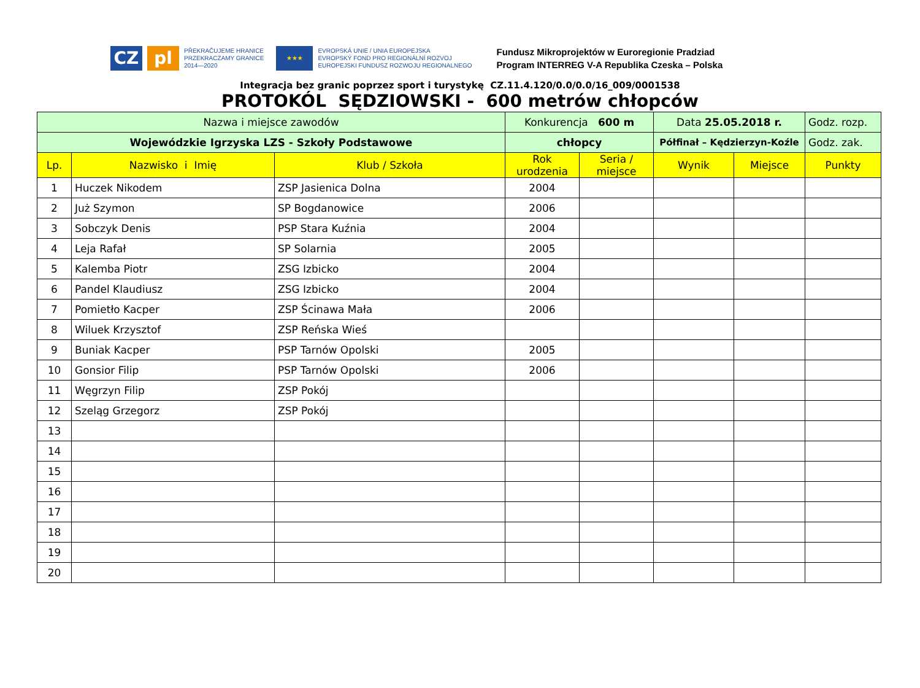CZ pl
PŘEKRAČUJEME HRANICE
PRZEKRACZAMY GRANICE
2014—2020
★★★
EVROPSKÁ UNIE / UNIA EUROPEJSKA
EVROPSKÝ FOND PRO REGIONÁLNÍ ROZVOJ
EUROPEJSKI FUNDUSZ ROZWOJU REGIONALNEGO
Fundusz Mikroprojektów w Euroregionie Pradziad
Program INTERREG V-A Republika Czeska – Polska
Integracja bez granic poprzez sport i turystykę CZ.11.4.120/0.0/0.0/16_009/0001538
PROTOKÓL SĘDZIOWSKI - 600 metrów chłopców
| Nazwa i miejsce zawodów | | | Konkurencja 600 m | | Data 25.05.2018 r. | | Godz. rozp. |
| Wojewódzkie Igrzyska LZS - Szkoły Podstawowe | | | chłopcy | | Półfinał – Kędzierzyn-Koźle | | Godz. zak. |
| Lp. | Nazwisko i Imię | Klub / Szkoła | Rok urodzenia | Seria / miejsce | Wynik | Miejsce | Punkty |
| 1 | Huczek Nikodem | ZSP Jasienica Dolna | 2004 | | | | |
| 2 | Już Szymon | SP Bogdanowice | 2006 | | | | |
| 3 | Sobczyk Denis | PSP Stara Kuźnia | 2004 | | | | |
| 4 | Leja Rafał | SP Solarnia | 2005 | | | | |
| 5 | Kalemba Piotr | ZSG Izbicko | 2004 | | | | |
| 6 | Pandel Klaudiusz | ZSG Izbicko | 2004 | | | | |
| 7 | Pomietło Kacper | ZSP Ścinawa Mała | 2006 | | | | |
| 8 | Wiluek Krzysztof | ZSP Reńska Wieś | | | | | |
| 9 | Buniak Kacper | PSP Tarnów Opolski | 2005 | | | | |
| 10 | Gonsior Filip | PSP Tarnów Opolski | 2006 | | | | |
| 11 | Węgrzyn Filip | ZSP Pokój | | | | | |
| 12 | Szeląg Grzegorz | ZSP Pokój | | | | | |
| 13 | | | | | | | |
| 14 | | | | | | | |
| 15 | | | | | | | |
| 16 | | | | | | | |
| 17 | | | | | | | |
| 18 | | | | | | | |
| 19 | | | | | | | |
| 20 | | | | | | | |